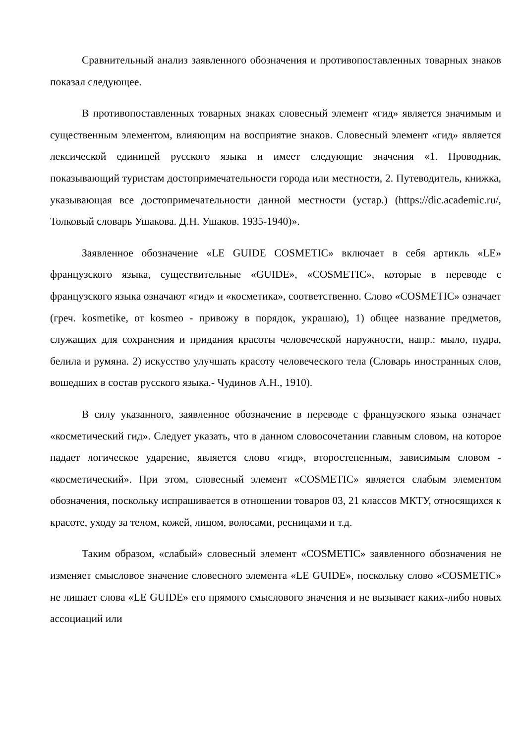Сравнительный анализ заявленного обозначения и противопоставленных товарных знаков показал следующее.
В противопоставленных товарных знаках словесный элемент «гид» является значимым и существенным элементом, влияющим на восприятие знаков. Словесный элемент «гид» является лексической единицей русского языка и имеет следующие значения «1. Проводник, показывающий туристам достопримечательности города или местности, 2. Путеводитель, книжка, указывающая все достопримечательности данной местности (устар.) (https://dic.academic.ru/, Толковый словарь Ушакова. Д.Н. Ушаков. 1935-1940)».
Заявленное обозначение «LE GUIDE COSMETIC» включает в себя артикль «LE» французского языка, существительные «GUIDE», «COSMETIC», которые в переводе с французского языка означают «гид» и «косметика», соответственно. Слово «COSMETIC» означает (греч. kosmetike, от kosmeo - привожу в порядок, украшаю), 1) общее название предметов, служащих для сохранения и придания красоты человеческой наружности, напр.: мыло, пудра, белила и румяна. 2) искусство улучшать красоту человеческого тела (Словарь иностранных слов, вошедших в состав русского языка.- Чудинов А.Н., 1910).
В силу указанного, заявленное обозначение в переводе с французского языка означает «косметический гид». Следует указать, что в данном словосочетании главным словом, на которое падает логическое ударение, является слово «гид», второстепенным, зависимым словом - «косметический». При этом, словесный элемент «COSMETIC» является слабым элементом обозначения, поскольку испрашивается в отношении товаров 03, 21 классов МКТУ, относящихся к красоте, уходу за телом, кожей, лицом, волосами, ресницами и т.д.
Таким образом, «слабый» словесный элемент «COSMETIC» заявленного обозначения не изменяет смысловое значение словесного элемента «LE GUIDE», поскольку слово «COSMETIC» не лишает слова «LE GUIDE» его прямого смыслового значения и не вызывает каких-либо новых ассоциаций или